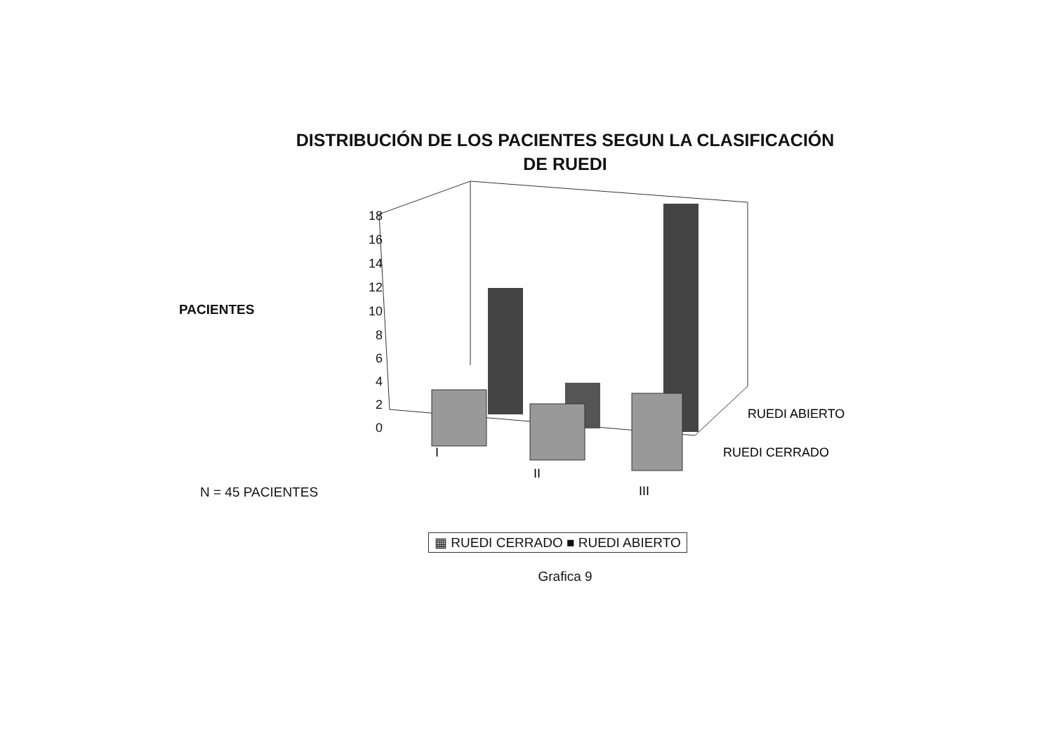DISTRIBUCIÓN DE LOS PACIENTES SEGUN LA CLASIFICACIÓN
DE RUEDI
PACIENTES
N = 45 PACIENTES
18
16
14
12
10
8
6
4
2
0
I
II
III
RUEDI ABIERTO
RUEDI CERRADO
▦ RUEDI CERRADO ■ RUEDI ABIERTO
Grafica 9